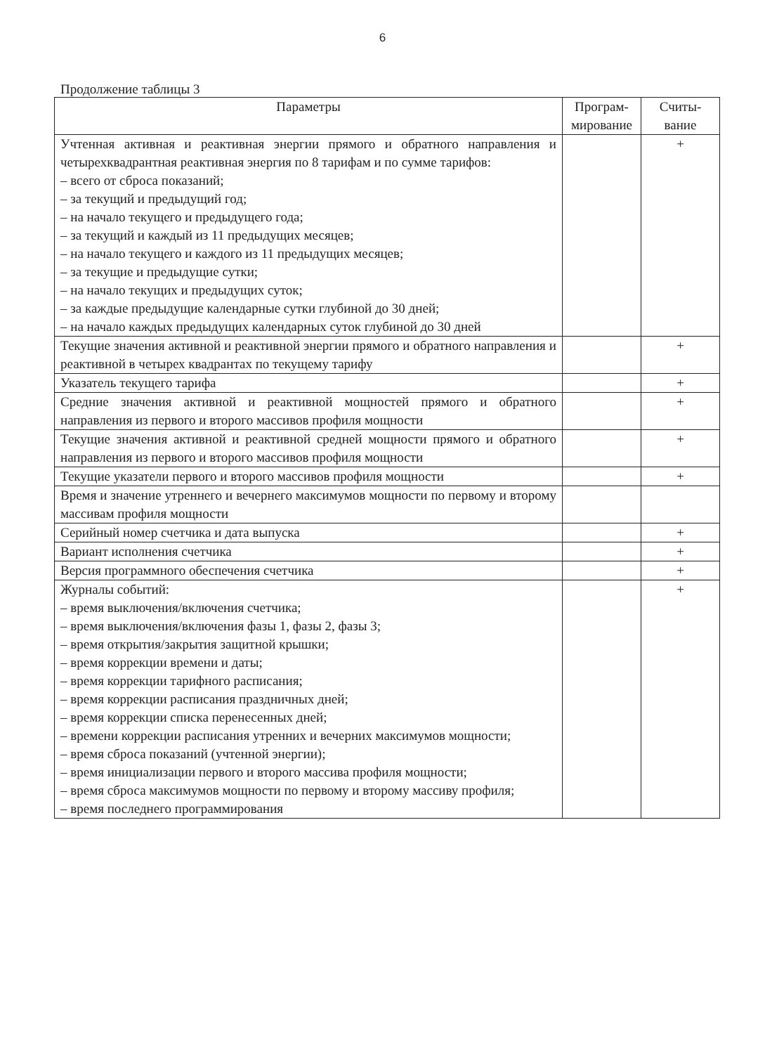6
Продолжение таблицы 3
| Параметры | Програм- мирование | Считы- вание |
| --- | --- | --- |
| Учтенная активная и реактивная энергии прямого и обратного направления и четырехквадрантная реактивная энергия по 8 тарифам и по сумме тарифов: – всего от сброса показаний; – за текущий и предыдущий год; – на начало текущего и предыдущего года; – за текущий и каждый из 11 предыдущих месяцев; – на начало текущего и каждого из 11 предыдущих месяцев; – за текущие и предыдущие сутки; – на начало текущих и предыдущих суток; – за каждые предыдущие календарные сутки глубиной до 30 дней; – на начало каждых предыдущих календарных суток глубиной до 30 дней | | + |
| Текущие значения активной и реактивной энергии прямого и обратного направления и реактивной в четырех квадрантах по текущему тарифу | | + |
| Указатель текущего тарифа | | + |
| Средние значения активной и реактивной мощностей прямого и обратного направления из первого и второго массивов профиля мощности | | + |
| Текущие значения активной и реактивной средней мощности прямого и обратного направления из первого и второго массивов профиля мощности | | + |
| Текущие указатели первого и второго массивов профиля мощности | | + |
| Время и значение утреннего и вечернего максимумов мощности по первому и второму массивам профиля мощности | | |
| Серийный номер счетчика и дата выпуска | | + |
| Вариант исполнения счетчика | | + |
| Версия программного обеспечения счетчика | | + |
| Журналы событий: – время выключения/включения счетчика; – время выключения/включения фазы 1, фазы 2, фазы 3; – время открытия/закрытия защитной крышки; – время коррекции времени и даты; – время коррекции тарифного расписания; – время коррекции расписания праздничных дней; – время коррекции списка перенесенных дней; – времени коррекции расписания утренних и вечерних максимумов мощности; – время сброса показаний (учтенной энергии); – время инициализации первого и второго массива профиля мощности; – время сброса максимумов мощности по первому и второму массиву профиля; – время последнего программирования | | + |